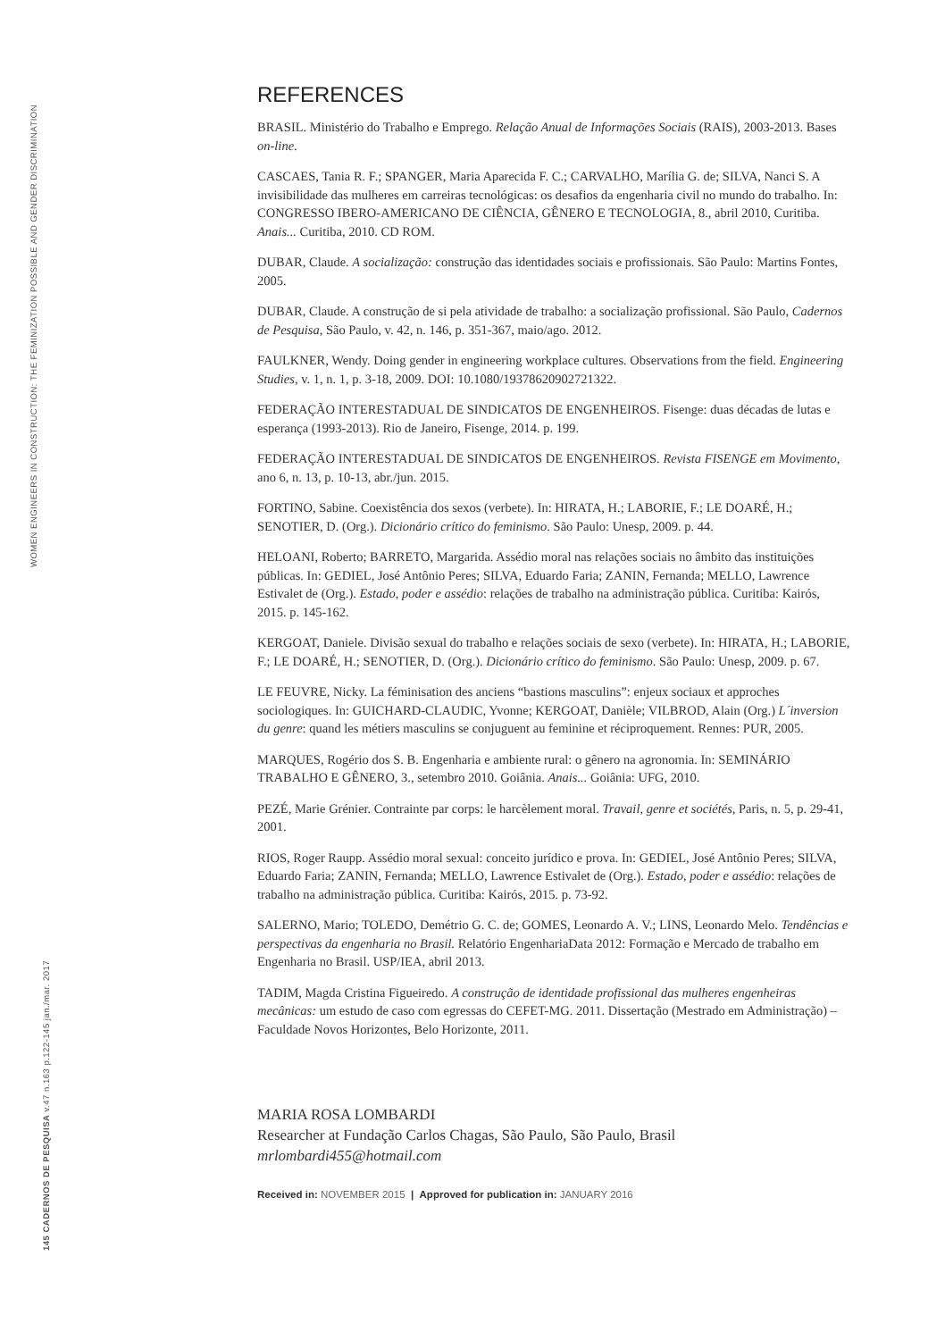WOMEN ENGINEERS IN CONSTRUCTION: THE FEMINIZATION POSSIBLE AND GENDER DISCRIMINATION
145 CADERNOS DE PESQUISA v.47 n.163 p.122-145 jan./mar. 2017
REFERENCES
BRASIL. Ministério do Trabalho e Emprego. Relação Anual de Informações Sociais (RAIS), 2003-2013. Bases on-line.
CASCAES, Tania R. F.; SPANGER, Maria Aparecida F. C.; CARVALHO, Marília G. de; SILVA, Nanci S. A invisibilidade das mulheres em carreiras tecnológicas: os desafios da engenharia civil no mundo do trabalho. In: CONGRESSO IBERO-AMERICANO DE CIÊNCIA, GÊNERO E TECNOLOGIA, 8., abril 2010, Curitiba. Anais... Curitiba, 2010. CD ROM.
DUBAR, Claude. A socialização: construção das identidades sociais e profissionais. São Paulo: Martins Fontes, 2005.
DUBAR, Claude. A construção de si pela atividade de trabalho: a socialização profissional. São Paulo, Cadernos de Pesquisa, São Paulo, v. 42, n. 146, p. 351-367, maio/ago. 2012.
FAULKNER, Wendy. Doing gender in engineering workplace cultures. Observations from the field. Engineering Studies, v. 1, n. 1, p. 3-18, 2009. DOI: 10.1080/19378620902721322.
FEDERAÇÃO INTERESTADUAL DE SINDICATOS DE ENGENHEIROS. Fisenge: duas décadas de lutas e esperança (1993-2013). Rio de Janeiro, Fisenge, 2014. p. 199.
FEDERAÇÃO INTERESTADUAL DE SINDICATOS DE ENGENHEIROS. Revista FISENGE em Movimento, ano 6, n. 13, p. 10-13, abr./jun. 2015.
FORTINO, Sabine. Coexistência dos sexos (verbete). In: HIRATA, H.; LABORIE, F.; LE DOARÉ, H.; SENOTIER, D. (Org.). Dicionário crítico do feminismo. São Paulo: Unesp, 2009. p. 44.
HELOANI, Roberto; BARRETO, Margarida. Assédio moral nas relações sociais no âmbito das instituições públicas. In: GEDIEL, José Antônio Peres; SILVA, Eduardo Faria; ZANIN, Fernanda; MELLO, Lawrence Estivalet de (Org.). Estado, poder e assédio: relações de trabalho na administração pública. Curitiba: Kairós, 2015. p. 145-162.
KERGOAT, Daniele. Divisão sexual do trabalho e relações sociais de sexo (verbete). In: HIRATA, H.; LABORIE, F.; LE DOARÉ, H.; SENOTIER, D. (Org.). Dicionário crítico do feminismo. São Paulo: Unesp, 2009. p. 67.
LE FEUVRE, Nicky. La féminisation des anciens “bastions masculins”: enjeux sociaux et approches sociologiques. In: GUICHARD-CLAUDIC, Yvonne; KERGOAT, Danièle; VILBROD, Alain (Org.) L´inversion du genre: quand les métiers masculins se conjuguent au feminine et réciproquement. Rennes: PUR, 2005.
MARQUES, Rogério dos S. B. Engenharia e ambiente rural: o gênero na agronomia. In: SEMINÁRIO TRABALHO E GÊNERO, 3., setembro 2010. Goiânia. Anais... Goiânia: UFG, 2010.
PEZÉ, Marie Grénier. Contrainte par corps: le harcèlement moral. Travail, genre et sociétés, Paris, n. 5, p. 29-41, 2001.
RIOS, Roger Raupp. Assédio moral sexual: conceito jurídico e prova. In: GEDIEL, José Antônio Peres; SILVA, Eduardo Faria; ZANIN, Fernanda; MELLO, Lawrence Estivalet de (Org.). Estado, poder e assédio: relações de trabalho na administração pública. Curitiba: Kairós, 2015. p. 73-92.
SALERNO, Mario; TOLEDO, Demétrio G. C. de; GOMES, Leonardo A. V.; LINS, Leonardo Melo. Tendências e perspectivas da engenharia no Brasil. Relatório EngenhariaData 2012: Formação e Mercado de trabalho em Engenharia no Brasil. USP/IEA, abril 2013.
TADIM, Magda Cristina Figueiredo. A construção de identidade profissional das mulheres engenheiras mecânicas: um estudo de caso com egressas do CEFET-MG. 2011. Dissertação (Mestrado em Administração) – Faculdade Novos Horizontes, Belo Horizonte, 2011.
MARIA ROSA LOMBARDI
Researcher at Fundação Carlos Chagas, São Paulo, São Paulo, Brasil
mrlombardi455@hotmail.com
Received in: NOVEMBER 2015 | Approved for publication in: JANUARY 2016